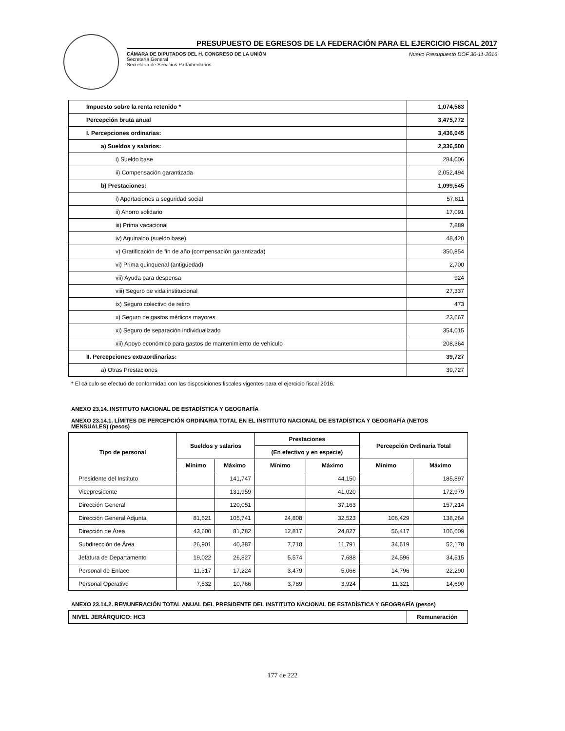PRESUPUESTO DE EGRESOS DE LA FEDERACIÓN PARA EL EJERCICIO FISCAL 2017
CÁMARA DE DIPUTADOS DEL H. CONGRESO DE LA UNIÓN
Secretaría General
Secretaría de Servicios Parlamentarios
Nuevo Presupuesto DOF 30-11-2016
| Impuesto sobre la renta retenido * | 1,074,563 |
| Percepción bruta anual | 3,475,772 |
| I. Percepciones ordinarias: | 3,436,045 |
| a) Sueldos y salarios: | 2,336,500 |
| i) Sueldo base | 284,006 |
| ii) Compensación garantizada | 2,052,494 |
| b) Prestaciones: | 1,099,545 |
| i) Aportaciones a seguridad social | 57,811 |
| ii) Ahorro solidario | 17,091 |
| iii) Prima vacacional | 7,889 |
| iv) Aguinaldo (sueldo base) | 48,420 |
| v) Gratificación de fin de año (compensación garantizada) | 350,854 |
| vi) Prima quinquenal (antigüedad) | 2,700 |
| vii) Ayuda para despensa | 924 |
| viii) Seguro de vida institucional | 27,337 |
| ix) Seguro colectivo de retiro | 473 |
| x) Seguro de gastos médicos mayores | 23,667 |
| xi) Seguro de separación individualizado | 354,015 |
| xii) Apoyo económico para gastos de mantenimiento de vehículo | 208,364 |
| II. Percepciones extraordinarias: | 39,727 |
| a) Otras Prestaciones | 39,727 |
* El cálculo se efectuó de conformidad con las disposiciones fiscales vigentes para el ejercicio fiscal 2016.
ANEXO 23.14. INSTITUTO NACIONAL DE ESTADÍSTICA Y GEOGRAFÍA
ANEXO 23.14.1. LÍMITES DE PERCEPCIÓN ORDINARIA TOTAL EN EL INSTITUTO NACIONAL DE ESTADÍSTICA Y GEOGRAFÍA (NETOS MENSUALES) (pesos)
| Tipo de personal | Sueldos y salarios | | Prestaciones | | Percepción Ordinaria Total | |
| --- | --- | --- | --- | --- | --- | --- |
| | | | (En efectivo y en especie) | | | |
| | Mínimo | Máximo | Mínimo | Máximo | Mínimo | Máximo |
| Presidente del Instituto | | 141,747 | | 44,150 | | 185,897 |
| Vicepresidente | | 131,959 | | 41,020 | | 172,979 |
| Dirección General | | 120,051 | | 37,163 | | 157,214 |
| Dirección General Adjunta | 81,621 | 105,741 | 24,808 | 32,523 | 106,429 | 138,264 |
| Dirección de Área | 43,600 | 81,782 | 12,817 | 24,827 | 56,417 | 106,609 |
| Subdirección de Área | 26,901 | 40,387 | 7,718 | 11,791 | 34,619 | 52,178 |
| Jefatura de Departamento | 19,022 | 26,827 | 5,574 | 7,688 | 24,596 | 34,515 |
| Personal de Enlace | 11,317 | 17,224 | 3,479 | 5,066 | 14,796 | 22,290 |
| Personal Operativo | 7,532 | 10,766 | 3,789 | 3,924 | 11,321 | 14,690 |
ANEXO 23.14.2. REMUNERACIÓN TOTAL ANUAL DEL PRESIDENTE DEL INSTITUTO NACIONAL DE ESTADÍSTICA Y GEOGRAFÍA (pesos)
| NIVEL JERÁRQUICO: HC3 | Remuneración |
177 de 222